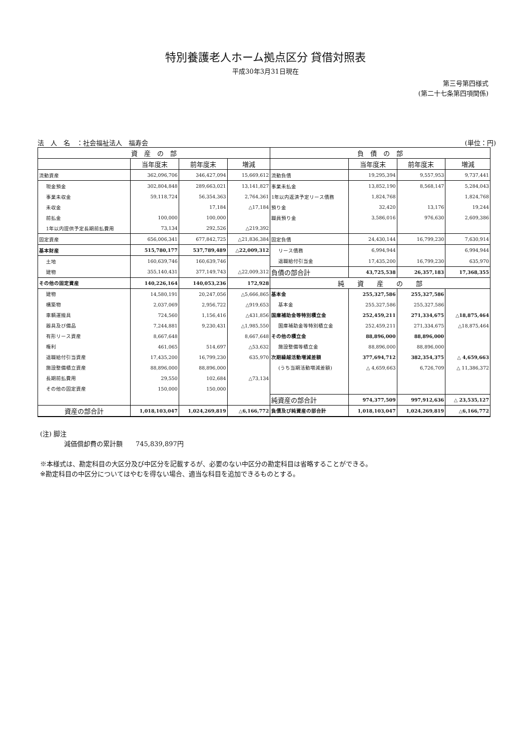特別養護老人ホーム拠点区分 貸借対照表
平成30年3月31日現在
第三号第四様式
(第二十七条第四項関係)
法　人　名　：社会福祉法人　福寿会 (単位：円)
| 資 産 の 部 | | | | 負 債 の 部 | | | |
| --- | --- | --- | --- | --- | --- | --- | --- |
| | 当年度末 | 前年度末 | 増減 | | 当年度末 | 前年度末 | 増減 |
| 流動資産 | 362,096,706 | 346,427,094 | 15,669,612 | 流動負債 | 19,295,394 | 9,557,953 | 9,737,441 |
| 現金預金 | 302,804,848 | 289,663,021 | 13,141,827 | 事業未払金 | 13,852,190 | 8,568,147 | 5,284,043 |
| 事業未収金 | 59,118,724 | 56,354,363 | 2,764,361 | 1年以内返済予定リース債務 | 1,824,768 | | 1,824,768 |
| 未収金 | | 17,184 | △17,184 | 預り金 | 32,420 | 13,176 | 19,244 |
| 前払金 | 100,000 | 100,000 | | 職員預り金 | 3,586,016 | 976,630 | 2,609,386 |
| 1年以内提供予定長期前払費用 | 73,134 | 292,526 | △219,392 | | | | |
| 固定資産 | 656,006,341 | 677,842,725 | △21,836,384 | 固定負債 | 24,430,144 | 16,799,230 | 7,630,914 |
| 基本財産 | 515,780,177 | 537,789,489 | △22,009,312 | リース債務 | 6,994,944 | | 6,994,944 |
| 土地 | 160,639,746 | 160,639,746 | | 退職給付引当金 | 17,435,200 | 16,799,230 | 635,970 |
| 建物 | 355,140,431 | 377,149,743 | △22,009,312 | 負債の部合計 | 43,725,538 | 26,357,183 | 17,368,355 |
| その他の固定資産 | 140,226,164 | 140,053,236 | 172,928 | 純 資 産 の 部 | | | |
| 建物 | 14,580,191 | 20,247,056 | △5,666,865 | 基本金 | 255,327,586 | 255,327,586 | |
| 構築物 | 2,037,069 | 2,956,722 | △919,653 | 基本金 | 255,327,586 | 255,327,586 | |
| 車輌運搬具 | 724,560 | 1,156,416 | △431,856 | 国庫補助金等特別積立金 | 252,459,211 | 271,334,675 | △18,875,464 |
| 器具及び備品 | 7,244,881 | 9,230,431 | △1,985,550 | 国庫補助金等特別積立金 | 252,459,211 | 271,334,675 | △18,875,464 |
| 有形リース資産 | 8,667,648 | | 8,667,648 | その他の積立金 | 88,896,000 | 88,896,000 | |
| 権利 | 461,065 | 514,697 | △53,632 | 施設整備等積立金 | 88,896,000 | 88,896,000 | |
| 退職給付引当資産 | 17,435,200 | 16,799,230 | 635,970 | 次期繰越活動増減差額 | 377,694,712 | 382,354,375 | △ 4,659,663 |
| 施設整備積立資産 | 88,896,000 | 88,896,000 | | (うち当期活動増減差額) | △ 4,659,663 | 6,726,709 | △ 11,386,372 |
| 長期前払費用 | 29,550 | 102,684 | △73,134 | | | | |
| その他の固定資産 | 150,000 | 150,000 | | | | | |
| | | | | 純資産の部合計 | 974,377,509 | 997,912,636 | △ 23,535,127 |
| 資産の部合計 | 1,018,103,047 | 1,024,269,819 | △6,166,772 | 負債及び純資産の部合計 | 1,018,103,047 | 1,024,269,819 | △6,166,772 |
(注) 脚注
減価償却費の累計額　　745,839,897円
※本様式は、勘定科目の大区分及び中区分を記載するが、必要のない中区分の勘定科目は省略することができる。
※勘定科目の中区分についてはやむを得ない場合、適当な科目を追加できるものとする。